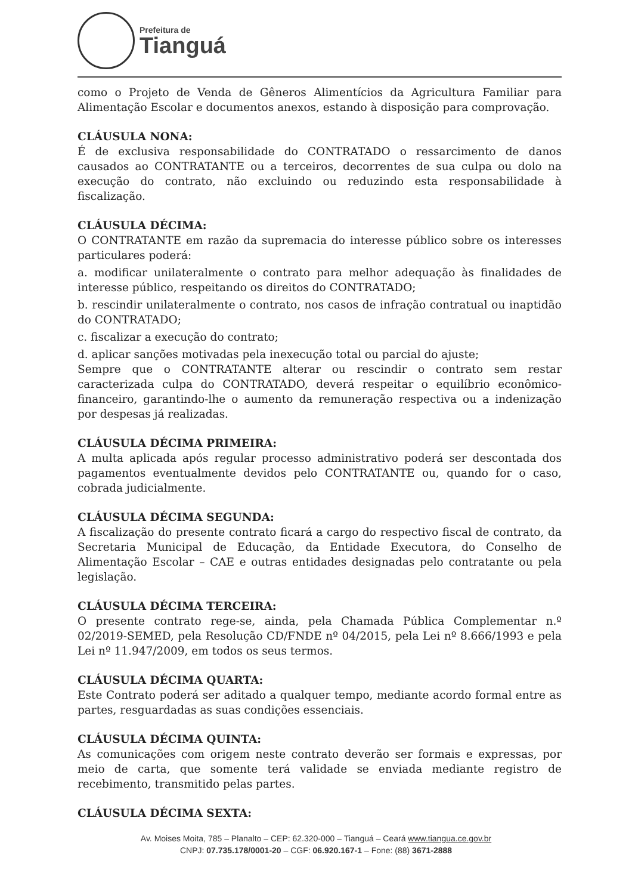Prefeitura de
Tianguá
como o Projeto de Venda de Gêneros Alimentícios da Agricultura Familiar para Alimentação Escolar e documentos anexos, estando à disposição para comprovação.
CLÁUSULA NONA:
É de exclusiva responsabilidade do CONTRATADO o ressarcimento de danos causados ao CONTRATANTE ou a terceiros, decorrentes de sua culpa ou dolo na execução do contrato, não excluindo ou reduzindo esta responsabilidade à fiscalização.
CLÁUSULA DÉCIMA:
O CONTRATANTE em razão da supremacia do interesse público sobre os interesses particulares poderá:
a. modificar unilateralmente o contrato para melhor adequação às finalidades de interesse público, respeitando os direitos do CONTRATADO;
b. rescindir unilateralmente o contrato, nos casos de infração contratual ou inaptidão do CONTRATADO;
c. fiscalizar a execução do contrato;
d. aplicar sanções motivadas pela inexecução total ou parcial do ajuste;
Sempre que o CONTRATANTE alterar ou rescindir o contrato sem restar caracterizada culpa do CONTRATADO, deverá respeitar o equilíbrio econômico-financeiro, garantindo-lhe o aumento da remuneração respectiva ou a indenização por despesas já realizadas.
CLÁUSULA DÉCIMA PRIMEIRA:
A multa aplicada após regular processo administrativo poderá ser descontada dos pagamentos eventualmente devidos pelo CONTRATANTE ou, quando for o caso, cobrada judicialmente.
CLÁUSULA DÉCIMA SEGUNDA:
A fiscalização do presente contrato ficará a cargo do respectivo fiscal de contrato, da Secretaria Municipal de Educação, da Entidade Executora, do Conselho de Alimentação Escolar – CAE e outras entidades designadas pelo contratante ou pela legislação.
CLÁUSULA DÉCIMA TERCEIRA:
O presente contrato rege-se, ainda, pela Chamada Pública Complementar n.º 02/2019-SEMED, pela Resolução CD/FNDE nº 04/2015, pela Lei nº 8.666/1993 e pela Lei nº 11.947/2009, em todos os seus termos.
CLÁUSULA DÉCIMA QUARTA:
Este Contrato poderá ser aditado a qualquer tempo, mediante acordo formal entre as partes, resguardadas as suas condições essenciais.
CLÁUSULA DÉCIMA QUINTA:
As comunicações com origem neste contrato deverão ser formais e expressas, por meio de carta, que somente terá validade se enviada mediante registro de recebimento, transmitido pelas partes.
CLÁUSULA DÉCIMA SEXTA:
Av. Moises Moita, 785 – Planalto – CEP: 62.320-000 – Tianguá – Ceará www.tiangua.ce.gov.br
CNPJ: 07.735.178/0001-20 – CGF: 06.920.167-1 – Fone: (88) 3671-2888